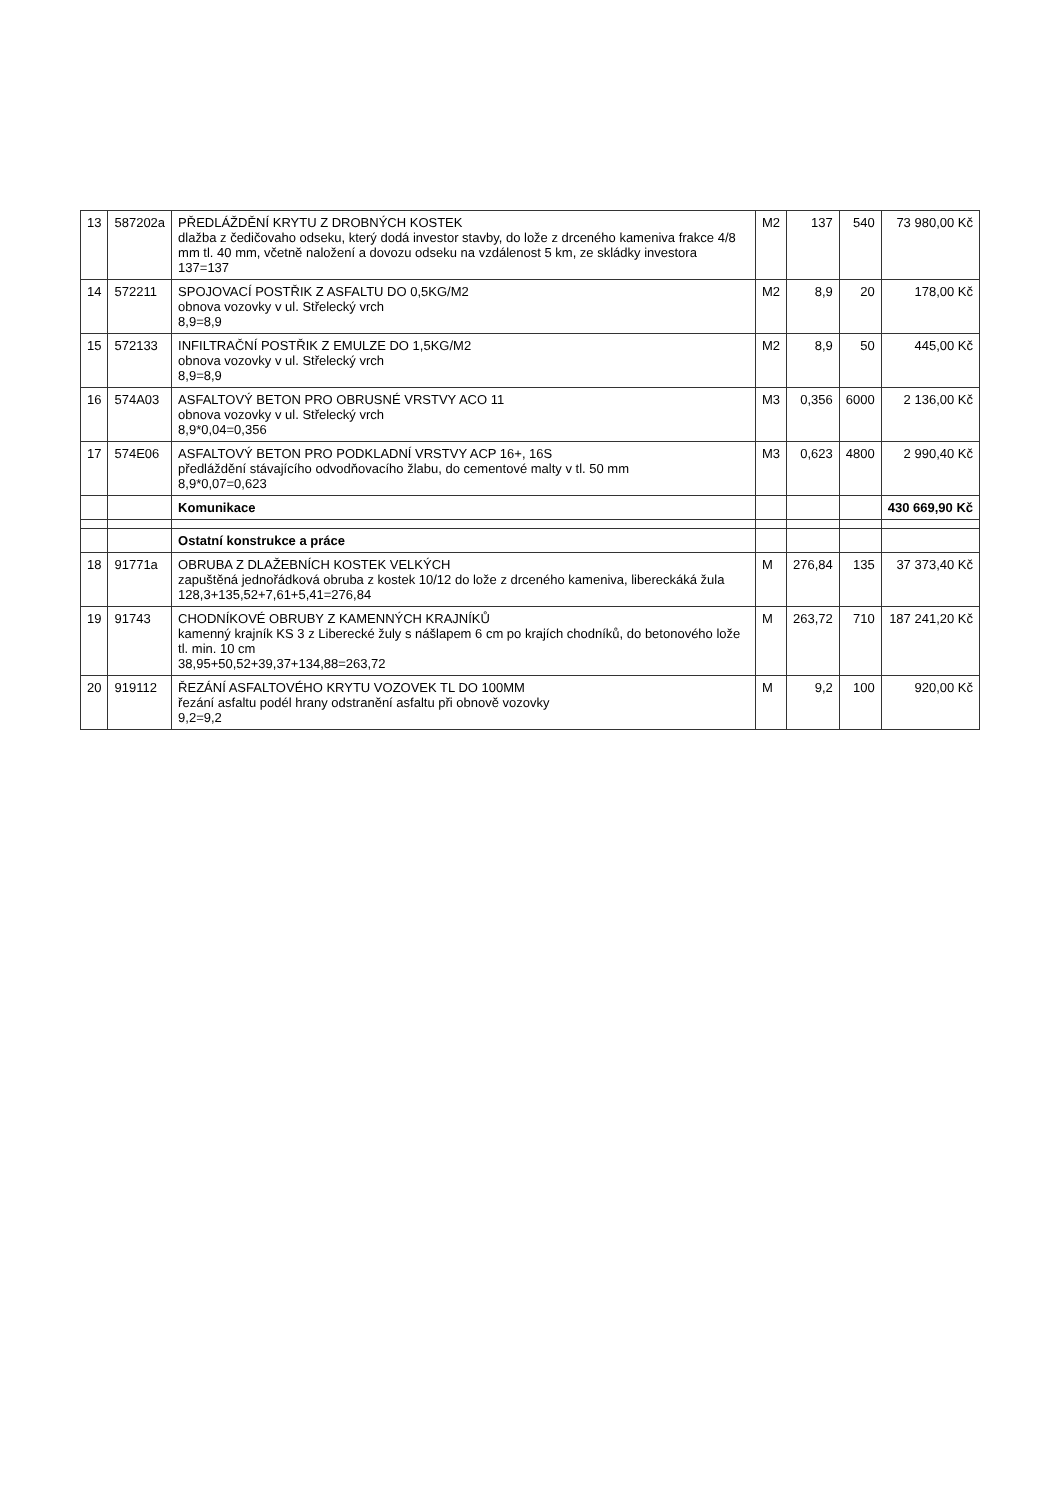| 13 | 587202a | PŘEDLÁŽDĚNÍ KRYTU Z DROBNÝCH KOSTEK dlažba z čedičovaho odseku, který dodá investor stavby, do lože z drceného kameniva frakce 4/8 mm tl. 40 mm, včetně naložení a dovozu odseku na vzdálenost 5 km, ze skládky investora 137=137 | M2 | 137 | 540 | 73 980,00 Kč |
| 14 | 572211 | SPOJOVACÍ POSTŘIK Z ASFALTU DO 0,5KG/M2 obnova vozovky v ul. Střelecký vrch 8,9=8,9 | M2 | 8,9 | 20 | 178,00 Kč |
| 15 | 572133 | INFILTRAČNÍ POSTŘIK Z EMULZE DO 1,5KG/M2 obnova vozovky v ul. Střelecký vrch 8,9=8,9 | M2 | 8,9 | 50 | 445,00 Kč |
| 16 | 574A03 | ASFALTOVÝ BETON PRO OBRUSNÉ VRSTVY ACO 11 obnova vozovky v ul. Střelecký vrch 8,9*0,04=0,356 | M3 | 0,356 | 6000 | 2 136,00 Kč |
| 17 | 574E06 | ASFALTOVÝ BETON PRO PODKLADNÍ VRSTVY ACP 16+, 16S předláždění stávajícího odvodňovacího žlabu, do cementové malty v tl. 50 mm 8,9*0,07=0,623 | M3 | 0,623 | 4800 | 2 990,40 Kč |
| | | Komunikace | | | | 430 669,90 Kč |
| | | Ostatní konstrukce a práce | | | | |
| 18 | 91771a | OBRUBA Z DLAŽEBNÍCH KOSTEK VELKÝCH zapuštěná jednořádková obruba z kostek 10/12 do lože z drceného kameniva, libereckáká žula 128,3+135,52+7,61+5,41=276,84 | M | 276,84 | 135 | 37 373,40 Kč |
| 19 | 91743 | CHODNÍKOVÉ OBRUBY Z KAMENNÝCH KRAJNÍKŮ kamenný krajník KS 3 z Liberecké žuly s nášlapem 6 cm po krajích chodníků, do betonového lože tl. min. 10 cm 38,95+50,52+39,37+134,88=263,72 | M | 263,72 | 710 | 187 241,20 Kč |
| 20 | 919112 | ŘEZÁNÍ ASFALTOVÉHO KRYTU VOZOVEK TL DO 100MM řezání asfaltu podél hrany odstranění asfaltu při obnově vozovky 9,2=9,2 | M | 9,2 | 100 | 920,00 Kč |